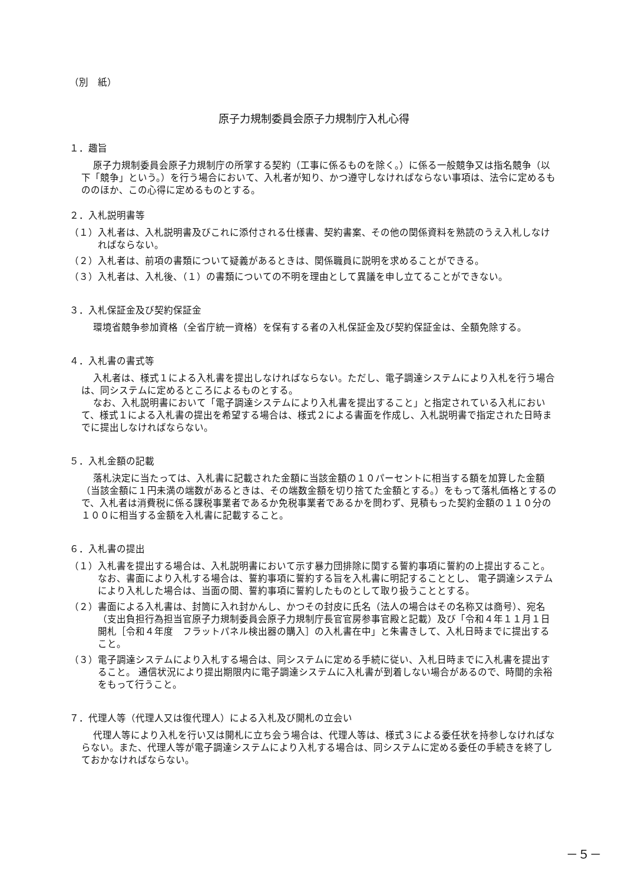（別　紙）
原子力規制委員会原子力規制庁入札心得
１．趣旨
原子力規制委員会原子力規制庁の所掌する契約（工事に係るものを除く。）に係る一般競争又は指名競争（以下「競争」という。）を行う場合において、入札者が知り、かつ遵守しなければならない事項は、法令に定めるもののほか、この心得に定めるものとする。
２．入札説明書等
（１）入札者は、入札説明書及びこれに添付される仕様書、契約書案、その他の関係資料を熟読のうえ入札しなければならない。
（２）入札者は、前項の書類について疑義があるときは、関係職員に説明を求めることができる。
（３）入札者は、入札後、（１）の書類についての不明を理由として異議を申し立てることができない。
３．入札保証金及び契約保証金
環境省競争参加資格（全省庁統一資格）を保有する者の入札保証金及び契約保証金は、全額免除する。
４．入札書の書式等
入札者は、様式１による入札書を提出しなければならない。ただし、電子調達システムにより入札を行う場合は、同システムに定めるところによるものとする。
なお、入札説明書において「電子調達システムにより入札書を提出すること」と指定されている入札において、様式１による入札書の提出を希望する場合は、様式２による書面を作成し、入札説明書で指定された日時までに提出しなければならない。
５．入札金額の記載
落札決定に当たっては、入札書に記載された金額に当該金額の１０パーセントに相当する額を加算した金額（当該金額に１円未満の端数があるときは、その端数金額を切り捨てた金額とする。）をもって落札価格とするので、入札者は消費税に係る課税事業者であるか免税事業者であるかを問わず、見積もった契約金額の１１０分の１００に相当する金額を入札書に記載すること。
６．入札書の提出
（１）入札書を提出する場合は、入札説明書において示す暴力団排除に関する誓約事項に誓約の上提出すること。 なお、書面により入札する場合は、誓約事項に誓約する旨を入札書に明記することとし、 電子調達システムにより入札した場合は、当面の間、誓約事項に誓約したものとして取り扱うこととする。
（２）書面による入札書は、封筒に入れ封かんし、かつその封皮に氏名（法人の場合はその名称又は商号）、宛名（支出負担行為担当官原子力規制委員会原子力規制庁長官官房参事官殿と記載）及び「令和４年１１月１日開札［令和４年度　フラットパネル検出器の購入］の入札書在中」と朱書きして、入札日時までに提出すること。
（３）電子調達システムにより入札する場合は、同システムに定める手続に従い、入札日時までに入札書を提出すること。 通信状況により提出期限内に電子調達システムに入札書が到着しない場合があるので、時間的余裕をもって行うこと。
７．代理人等（代理人又は復代理人）による入札及び開札の立会い
代理人等により入札を行い又は開札に立ち会う場合は、代理人等は、様式３による委任状を持参しなければならない。また、代理人等が電子調達システムにより入札する場合は、同システムに定める委任の手続きを終了しておかなければならない。
－５－